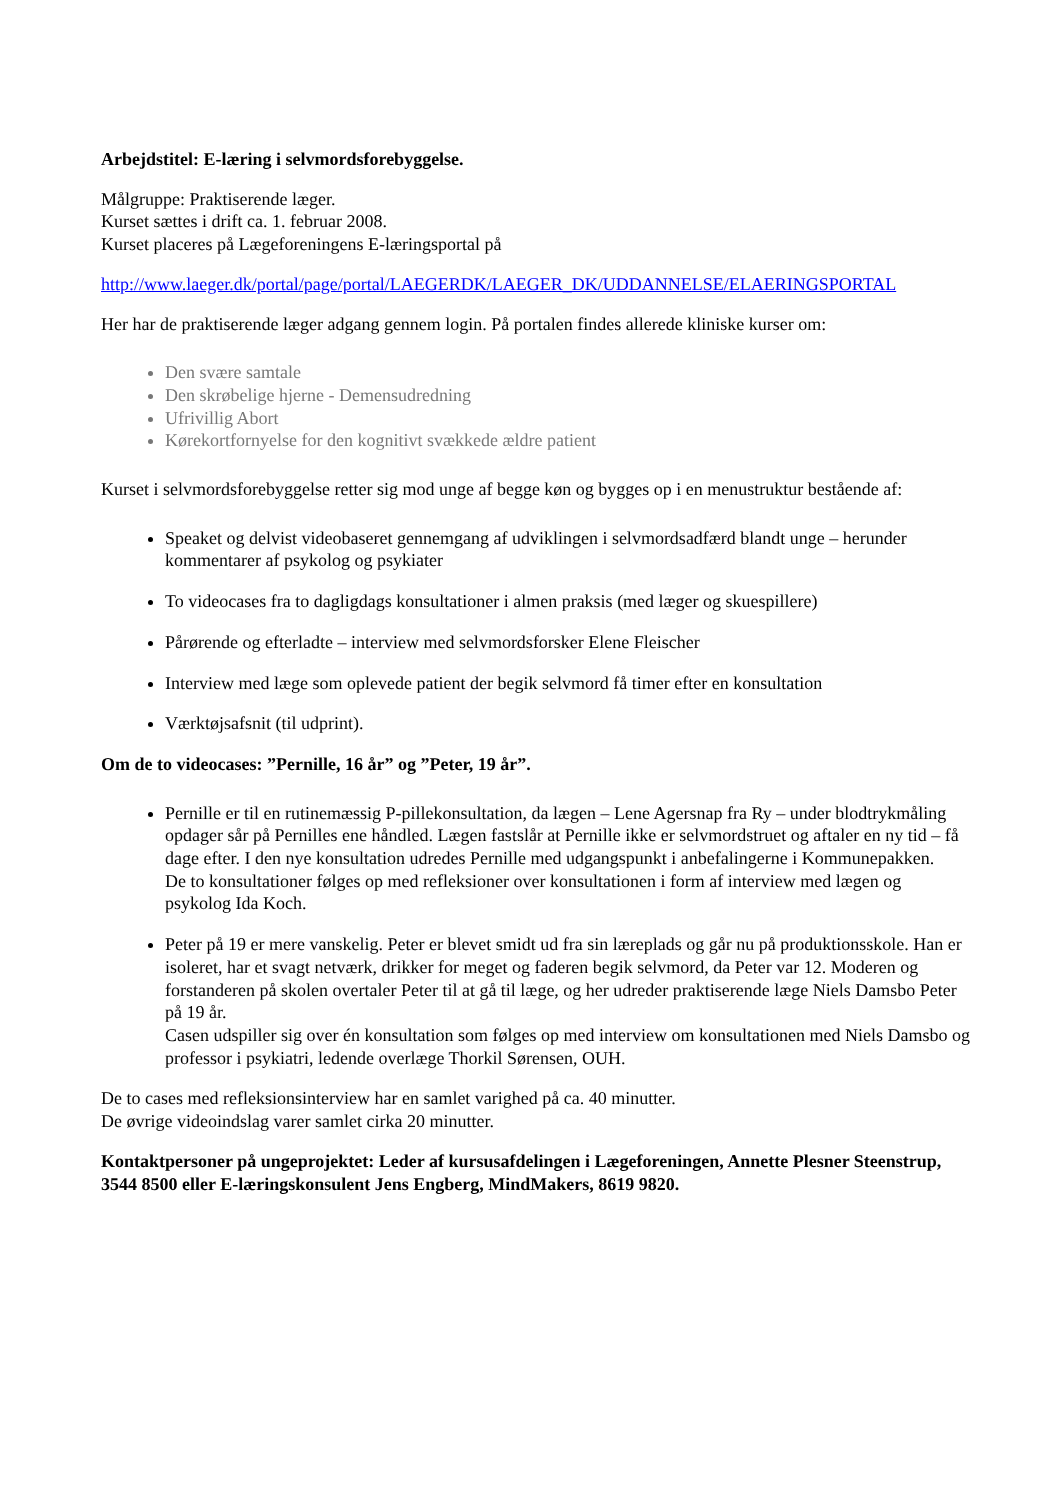Arbejdstitel: E-læring i selvmordsforebyggelse.
Målgruppe: Praktiserende læger.
Kurset sættes i drift ca. 1. februar 2008.
Kurset placeres på Lægeforeningens E-læringsportal på
http://www.laeger.dk/portal/page/portal/LAEGERDK/LAEGER_DK/UDDANNELSE/ELAERINGSPORTAL
Her har de praktiserende læger adgang gennem login. På portalen findes allerede kliniske kurser om:
Den svære samtale
Den skrøbelige hjerne - Demensudredning
Ufrivillig Abort
Kørekortfornyelse for den kognitivt svækkede ældre patient
Kurset i selvmordsforebyggelse retter sig mod unge af begge køn og bygges op i en menustruktur bestående af:
Speaket og delvist videobaseret gennemgang af udviklingen i selvmordsadfærd blandt unge – herunder kommentarer af psykolog og psykiater
To videocases fra to dagligdags konsultationer i almen praksis (med læger og skuespillere)
Pårørende og efterladte – interview med selvmordsforsker Elene Fleischer
Interview med læge som oplevede patient der begik selvmord få timer efter en konsultation
Værktøjsafsnit (til udprint).
Om de to videocases: ”Pernille, 16 år” og ”Peter, 19 år”.
Pernille er til en rutinemæssig P-pillekonsultation, da lægen – Lene Agersnap fra Ry – under blodtrykmåling opdager sår på Pernilles ene håndled. Lægen fastslår at Pernille ikke er selvmordstruet og aftaler en ny tid – få dage efter. I den nye konsultation udredes Pernille med udgangspunkt i anbefalingerne i Kommunepakken.
De to konsultationer følges op med refleksioner over konsultationen i form af interview med lægen og psykolog Ida Koch.
Peter på 19 er mere vanskelig. Peter er blevet smidt ud fra sin læreplads og går nu på produktionsskole. Han er isoleret, har et svagt netværk, drikker for meget og faderen begik selvmord, da Peter var 12. Moderen og forstanderen på skolen overtaler Peter til at gå til læge, og her udreder praktiserende læge Niels Damsbo Peter på 19 år.
Casen udspiller sig over én konsultation som følges op med interview om konsultationen med Niels Damsbo og professor i psykiatri, ledende overlæge Thorkil Sørensen, OUH.
De to cases med refleksionsinterview har en samlet varighed på ca. 40 minutter.
De øvrige videoindslag varer samlet cirka 20 minutter.
Kontaktpersoner på ungeprojektet: Leder af kursusafdelingen i Lægeforeningen, Annette Plesner Steenstrup, 3544 8500 eller E-læringskonsulent Jens Engberg, MindMakers, 8619 9820.